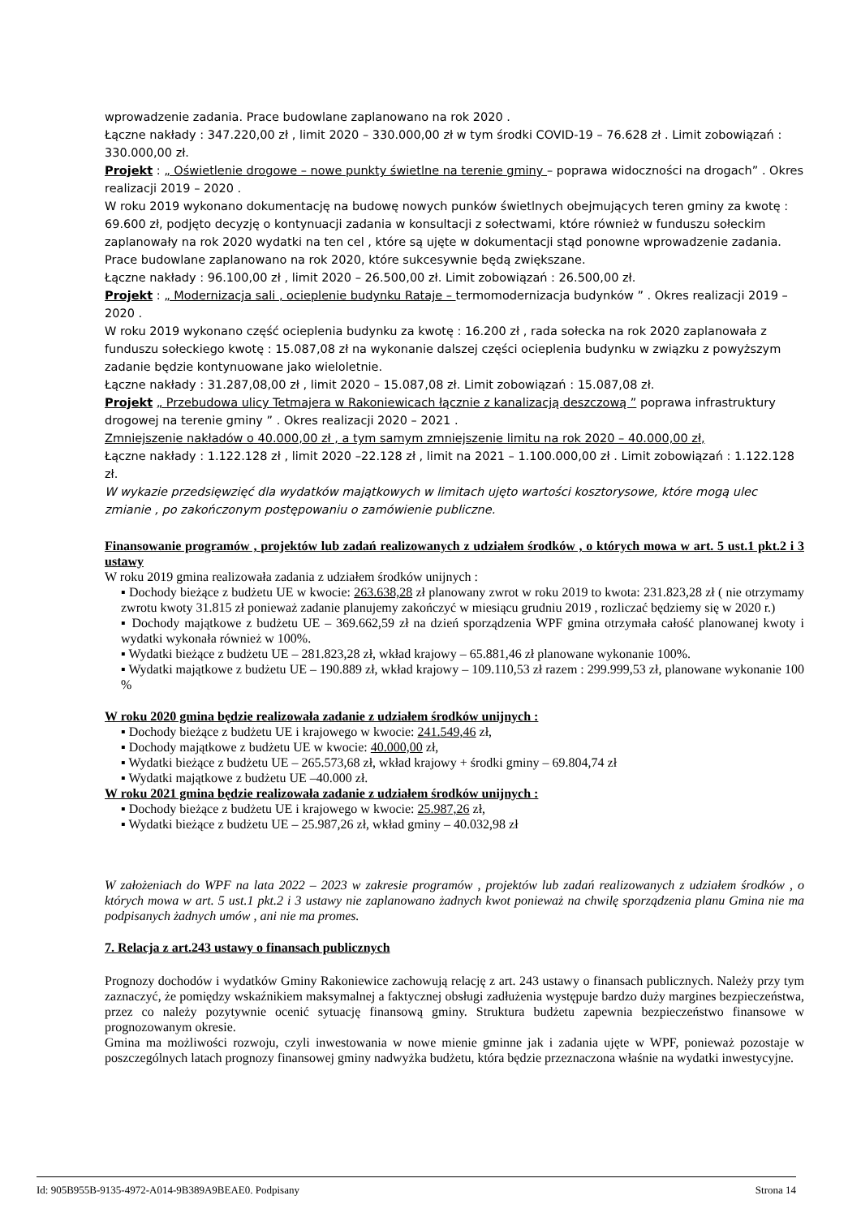wprowadzenie zadania. Prace budowlane zaplanowano na rok 2020 .
Łączne nakłady : 347.220,00 zł , limit 2020 – 330.000,00 zł w tym środki COVID-19 – 76.628 zł . Limit zobowiązań : 330.000,00 zł.
Projekt : „ Oświetlenie drogowe – nowe punkty świetlne na terenie gminy – poprawa widoczności na drogach” . Okres realizacji 2019 – 2020 .
W roku 2019 wykonano dokumentację na budowę nowych punków świetlnych obejmujących teren gminy za kwotę : 69.600 zł, podjęto decyzję o kontynuacji zadania w konsultacji z sołectwami, które również w funduszu sołeckim zaplanowały na rok 2020 wydatki na ten cel , które są ujęte w dokumentacji stąd ponowne wprowadzenie zadania. Prace budowlane zaplanowano na rok 2020, które sukcesywnie będą zwiększane.
Łączne nakłady : 96.100,00 zł , limit 2020 – 26.500,00 zł. Limit zobowiązań : 26.500,00 zł.
Projekt : „ Modernizacja sali , ocieplenie budynku Rataje – termomodernizacja budynków ” . Okres realizacji 2019 – 2020 .
W roku 2019 wykonano część ocieplenia budynku za kwotę : 16.200 zł , rada sołecka na rok 2020 zaplanowała z funduszu sołeckiego kwotę : 15.087,08 zł na wykonanie dalszej części ocieplenia budynku w związku z powyższym zadanie będzie kontynuowane jako wieloletnie.
Łączne nakłady : 31.287,08,00 zł , limit 2020 – 15.087,08 zł. Limit zobowiązań : 15.087,08 zł.
Projekt „ Przebudowa ulicy Tetmajera w Rakoniewicach łącznie z kanalizacją deszczową ” poprawa infrastruktury drogowej na terenie gminy ” . Okres realizacji 2020 – 2021 .
Zmniejszenie nakładów o 40.000,00 zł , a tym samym zmniejszenie limitu na rok 2020 – 40.000,00 zł,
Łączne nakłady : 1.122.128 zł , limit 2020 –22.128 zł , limit na 2021 – 1.100.000,00 zł . Limit zobowiązań : 1.122.128 zł.
W wykazie przedsięwzięć dla wydatków majątkowych w limitach ujęto wartości kosztorysowe, które mogą ulec zmianie , po zakończonym postępowaniu o zamówienie publiczne.
Finansowanie programów , projektów lub zadań realizowanych z udziałem środków , o których mowa w art. 5 ust.1 pkt.2 i 3 ustawy
W roku 2019 gmina realizowała zadania z udziałem środków unijnych :
▪ Dochody bieżące z budżetu UE w kwocie: 263.638,28 zł planowany zwrot w roku 2019 to kwota: 231.823,28 zł ( nie otrzymamy zwrotu kwoty 31.815 zł ponieważ zadanie planujemy zakończyć w miesiącu grudniu 2019 , rozliczać będziemy się w 2020 r.)
▪ Dochody majątkowe z budżetu UE – 369.662,59 zł na dzień sporządzenia WPF gmina otrzymała całość planowanej kwoty i wydatki wykonała również w 100%.
▪ Wydatki bieżące z budżetu UE – 281.823,28 zł, wkład krajowy – 65.881,46 zł planowane wykonanie 100%.
▪ Wydatki majątkowe z budżetu UE – 190.889 zł, wkład krajowy – 109.110,53 zł razem : 299.999,53 zł, planowane wykonanie 100 %
W roku 2020 gmina będzie realizowała zadanie z udziałem środków unijnych :
▪ Dochody bieżące z budżetu UE i krajowego w kwocie: 241.549,46 zł,
▪ Dochody majątkowe z budżetu UE w kwocie: 40.000,00 zł,
▪ Wydatki bieżące z budżetu UE – 265.573,68 zł, wkład krajowy + środki gminy – 69.804,74 zł
▪ Wydatki majątkowe z budżetu UE –40.000 zł.
W roku 2021 gmina będzie realizowała zadanie z udziałem środków unijnych :
▪ Dochody bieżące z budżetu UE i krajowego w kwocie: 25.987,26 zł,
▪ Wydatki bieżące z budżetu UE – 25.987,26 zł, wkład gminy – 40.032,98 zł
W założeniach do WPF na lata 2022 – 2023 w zakresie programów , projektów lub zadań realizowanych z udziałem środków , o których mowa w art. 5 ust.1 pkt.2 i 3 ustawy nie zaplanowano żadnych kwot ponieważ na chwilę sporządzenia planu Gmina nie ma podpisanych żadnych umów , ani nie ma promes.
7. Relacja z art.243 ustawy o finansach publicznych
Prognozy dochodów i wydatków Gminy Rakoniewice zachowują relację z art. 243 ustawy o finansach publicznych. Należy przy tym zaznaczyć, że pomiędzy wskaźnikiem maksymalnej a faktycznej obsługi zadłużenia występuje bardzo duży margines bezpieczeństwa, przez co należy pozytywnie ocenić sytuację finansową gminy. Struktura budżetu zapewnia bezpieczeństwo finansowe w prognozowanym okresie.
Gmina ma możliwości rozwoju, czyli inwestowania w nowe mienie gminne jak i zadania ujęte w WPF, ponieważ pozostaje w poszczególnych latach prognozy finansowej gminy nadwyżka budżetu, która będzie przeznaczona właśnie na wydatki inwestycyjne.
Id: 905B955B-9135-4972-A014-9B389A9BEAE0. Podpisany Strona 14